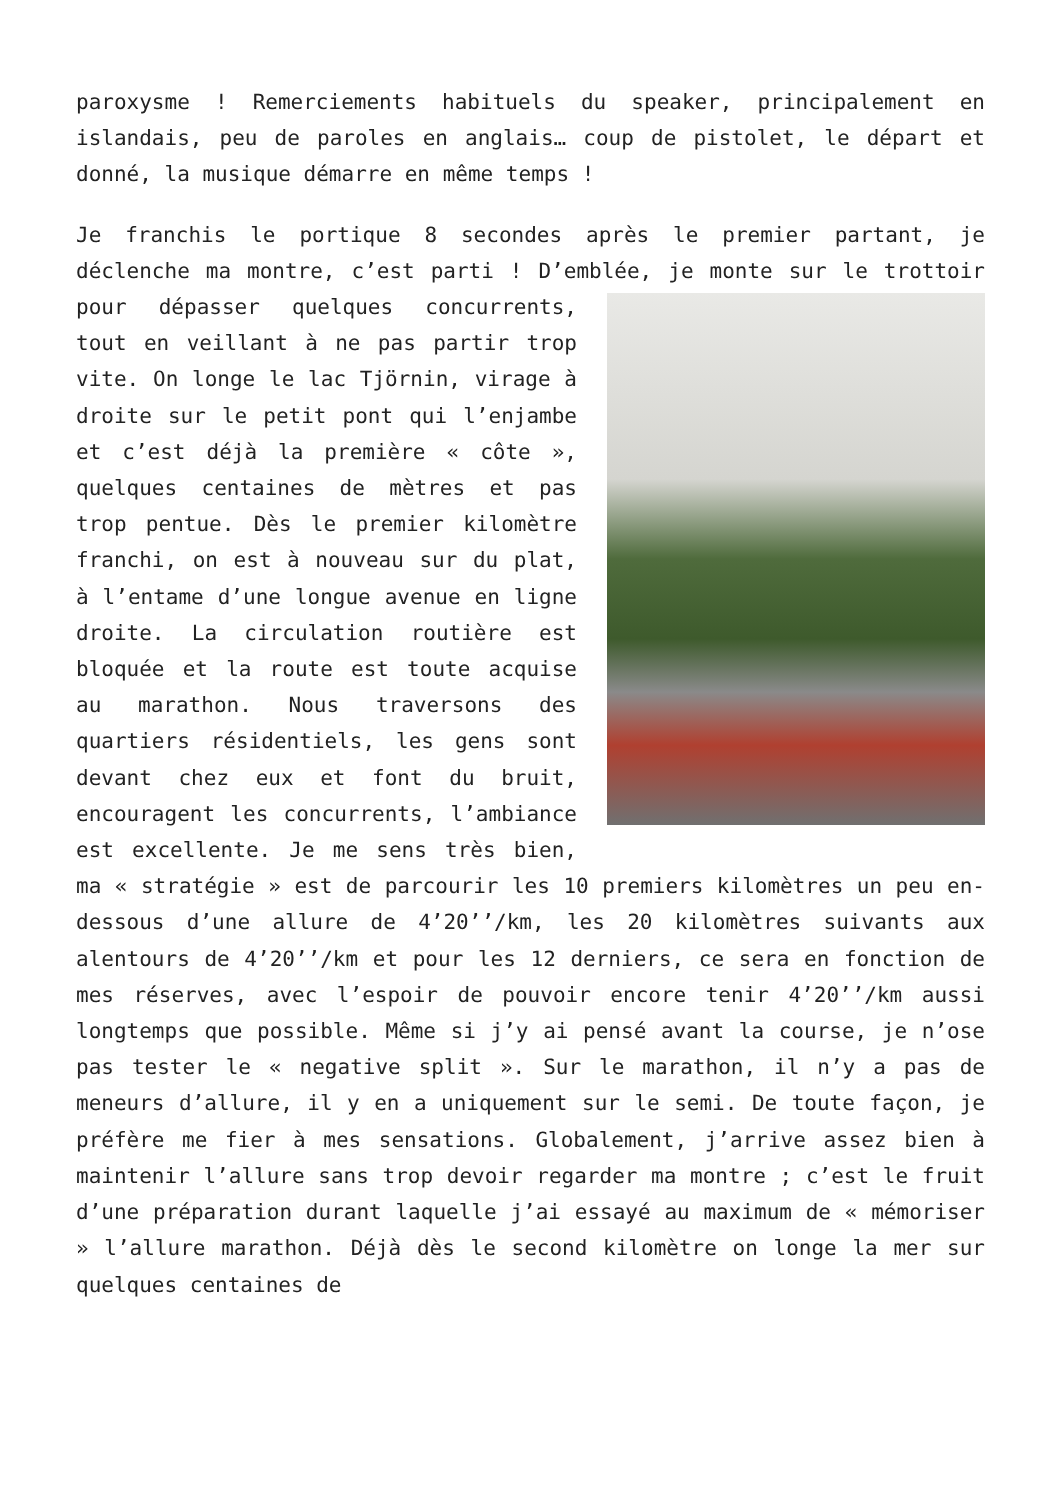paroxysme ! Remerciements habituels du speaker, principalement en islandais, peu de paroles en anglais… coup de pistolet, le départ et donné, la musique démarre en même temps !
Je franchis le portique 8 secondes après le premier partant, je déclenche ma montre, c’est parti ! D’emblée, je monte sur le trottoir pour dépasser quelques concurrents, tout en veillant à ne pas partir trop vite. On longe le lac Tjörnin, virage à droite sur le petit pont qui l’enjambe et c’est déjà la première « côte », quelques centaines de mètres et pas trop pentue. Dès le premier kilomètre franchi, on est à nouveau sur du plat, à l’entame d’une longue avenue en ligne droite. La circulation routière est bloquée et la route est toute acquise au marathon. Nous traversons des quartiers résidentiels, les gens sont devant chez eux et font du bruit, encouragent les concurrents, l’ambiance est excellente. Je me sens très bien, ma « stratégie » est de parcourir les 10 premiers kilomètres un peu en-dessous d’une allure de 4’20’’/km, les 20 kilomètres suivants aux alentours de 4’20’’/km et pour les 12 derniers, ce sera en fonction de mes réserves, avec l’espoir de pouvoir encore tenir 4’20’’/km aussi longtemps que possible. Même si j’y ai pensé avant la course, je n’ose pas tester le « negative split ». Sur le marathon, il n’y a pas de meneurs d’allure, il y en a uniquement sur le semi. De toute façon, je préfère me fier à mes sensations. Globalement, j’arrive assez bien à maintenir l’allure sans trop devoir regarder ma montre ; c’est le fruit d’une préparation durant laquelle j’ai essayé au maximum de « mémoriser » l’allure marathon. Déjà dès le second kilomètre on longe la mer sur quelques centaines de